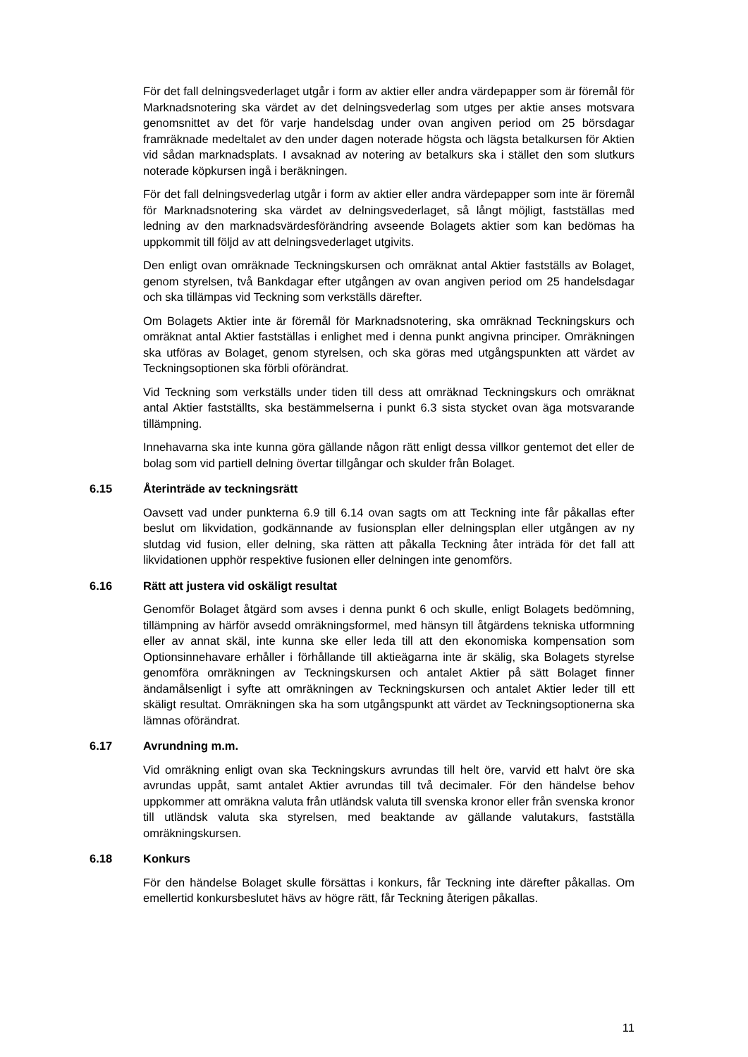För det fall delningsvederlaget utgår i form av aktier eller andra värdepapper som är föremål för Marknadsnotering ska värdet av det delningsvederlag som utges per aktie anses motsvara genomsnittet av det för varje handelsdag under ovan angiven period om 25 börsdagar framräknade medeltalet av den under dagen noterade högsta och lägsta betalkursen för Aktien vid sådan marknadsplats. I avsaknad av notering av betalkurs ska i stället den som slutkurs noterade köpkursen ingå i beräkningen.
För det fall delningsvederlag utgår i form av aktier eller andra värdepapper som inte är föremål för Marknadsnotering ska värdet av delningsvederlaget, så långt möjligt, fastställas med ledning av den marknadsvärdesförändring avseende Bolagets aktier som kan bedömas ha uppkommit till följd av att delningsvederlaget utgivits.
Den enligt ovan omräknade Teckningskursen och omräknat antal Aktier fastställs av Bolaget, genom styrelsen, två Bankdagar efter utgången av ovan angiven period om 25 handelsdagar och ska tillämpas vid Teckning som verkställs därefter.
Om Bolagets Aktier inte är föremål för Marknadsnotering, ska omräknad Teckningskurs och omräknat antal Aktier fastställas i enlighet med i denna punkt angivna principer. Omräkningen ska utföras av Bolaget, genom styrelsen, och ska göras med utgångspunkten att värdet av Teckningsoptionen ska förbli oförändrat.
Vid Teckning som verkställs under tiden till dess att omräknad Teckningskurs och omräknat antal Aktier fastställts, ska bestämmelserna i punkt 6.3 sista stycket ovan äga motsvarande tillämpning.
Innehavarna ska inte kunna göra gällande någon rätt enligt dessa villkor gentemot det eller de bolag som vid partiell delning övertar tillgångar och skulder från Bolaget.
6.15 Återinträde av teckningsrätt
Oavsett vad under punkterna 6.9 till 6.14 ovan sagts om att Teckning inte får påkallas efter beslut om likvidation, godkännande av fusionsplan eller delningsplan eller utgången av ny slutdag vid fusion, eller delning, ska rätten att påkalla Teckning åter inträda för det fall att likvidationen upphör respektive fusionen eller delningen inte genomförs.
6.16 Rätt att justera vid oskäligt resultat
Genomför Bolaget åtgärd som avses i denna punkt 6 och skulle, enligt Bolagets bedömning, tillämpning av härför avsedd omräkningsformel, med hänsyn till åtgärdens tekniska utformning eller av annat skäl, inte kunna ske eller leda till att den ekonomiska kompensation som Optionsinnehavare erhåller i förhållande till aktieägarna inte är skälig, ska Bolagets styrelse genomföra omräkningen av Teckningskursen och antalet Aktier på sätt Bolaget finner ändamålsenligt i syfte att omräkningen av Teckningskursen och antalet Aktier leder till ett skäligt resultat. Omräkningen ska ha som utgångspunkt att värdet av Teckningsoptionerna ska lämnas oförändrat.
6.17 Avrundning m.m.
Vid omräkning enligt ovan ska Teckningskurs avrundas till helt öre, varvid ett halvt öre ska avrundas uppåt, samt antalet Aktier avrundas till två decimaler. För den händelse behov uppkommer att omräkna valuta från utländsk valuta till svenska kronor eller från svenska kronor till utländsk valuta ska styrelsen, med beaktande av gällande valutakurs, fastställa omräkningskursen.
6.18 Konkurs
För den händelse Bolaget skulle försättas i konkurs, får Teckning inte därefter påkallas. Om emellertid konkursbeslutet hävs av högre rätt, får Teckning återigen påkallas.
11